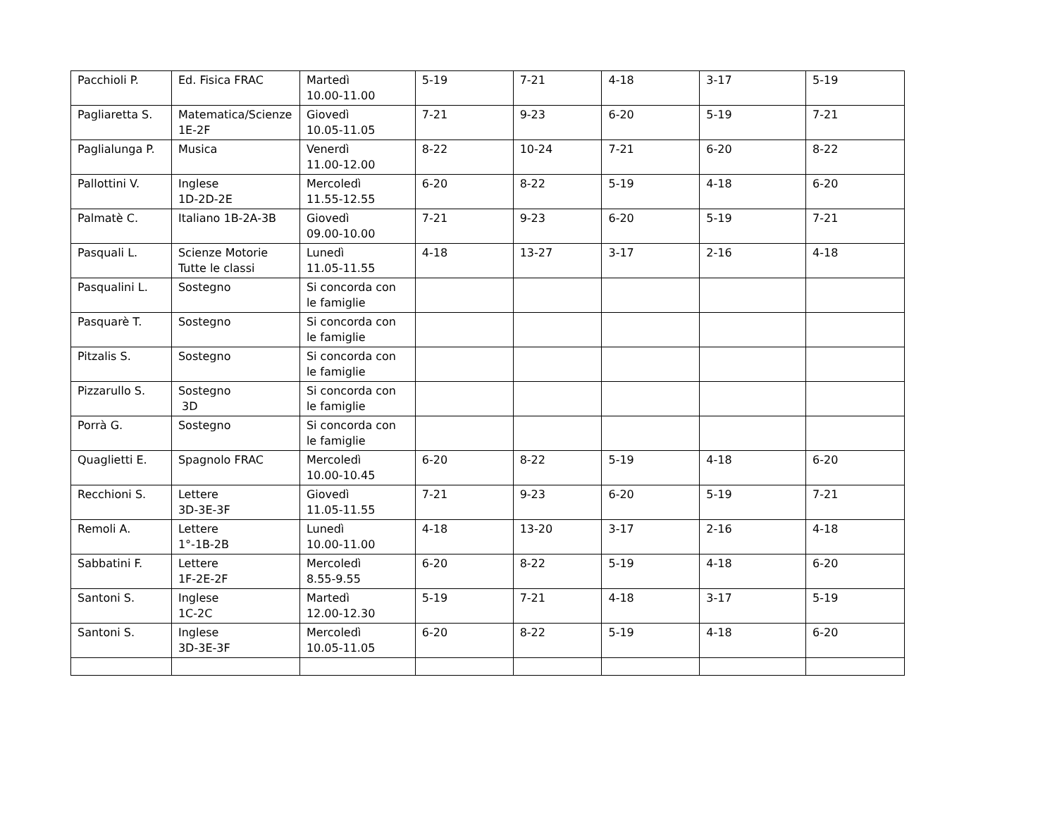| Pacchioli P. | Ed. Fisica FRAC | Martedì 10.00-11.00 | 5-19 | 7-21 | 4-18 | 3-17 | 5-19 |
| Pagliaretta S. | Matematica/Scienze 1E-2F | Giovedì 10.05-11.05 | 7-21 | 9-23 | 6-20 | 5-19 | 7-21 |
| Paglialunga P. | Musica | Venerdì 11.00-12.00 | 8-22 | 10-24 | 7-21 | 6-20 | 8-22 |
| Pallottini V. | Inglese 1D-2D-2E | Mercoledì 11.55-12.55 | 6-20 | 8-22 | 5-19 | 4-18 | 6-20 |
| Palmatè C. | Italiano 1B-2A-3B | Giovedì 09.00-10.00 | 7-21 | 9-23 | 6-20 | 5-19 | 7-21 |
| Pasquali L. | Scienze Motorie Tutte le classi | Lunedì 11.05-11.55 | 4-18 | 13-27 | 3-17 | 2-16 | 4-18 |
| Pasqualini L. | Sostegno | Si concorda con le famiglie | | | | | |
| Pasquarè T. | Sostegno | Si concorda con le famiglie | | | | | |
| Pitzalis S. | Sostegno | Si concorda con le famiglie | | | | | |
| Pizzarullo S. | Sostegno 3D | Si concorda con le famiglie | | | | | |
| Porrà G. | Sostegno | Si concorda con le famiglie | | | | | |
| Quaglietti E. | Spagnolo FRAC | Mercoledì 10.00-10.45 | 6-20 | 8-22 | 5-19 | 4-18 | 6-20 |
| Recchioni S. | Lettere 3D-3E-3F | Giovedì 11.05-11.55 | 7-21 | 9-23 | 6-20 | 5-19 | 7-21 |
| Remoli A. | Lettere 1°-1B-2B | Lunedì 10.00-11.00 | 4-18 | 13-20 | 3-17 | 2-16 | 4-18 |
| Sabbatini F. | Lettere 1F-2E-2F | Mercoledì 8.55-9.55 | 6-20 | 8-22 | 5-19 | 4-18 | 6-20 |
| Santoni S. | Inglese 1C-2C | Martedì 12.00-12.30 | 5-19 | 7-21 | 4-18 | 3-17 | 5-19 |
| Santoni S. | Inglese 3D-3E-3F | Mercoledì 10.05-11.05 | 6-20 | 8-22 | 5-19 | 4-18 | 6-20 |